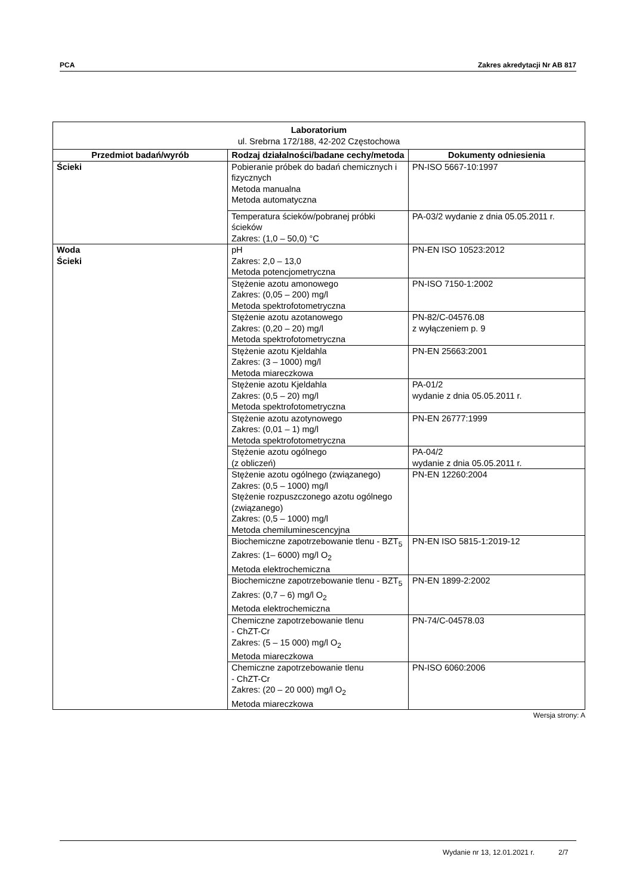PCA Zakres akredytacji Nr AB 817
| Laboratorium ul. Srebrna 172/188, 42-202 Częstochowa | | |
| Przedmiot badań/wyrób | Rodzaj działalności/badane cechy/metoda | Dokumenty odniesienia |
| Ścieki | Pobieranie próbek do badań chemicznych i fizycznych Metoda manualna Metoda automatyczna | PN-ISO 5667-10:1997 |
| | Temperatura ścieków/pobranej próbki ścieków Zakres: (1,0 – 50,0) °C | PA-03/2 wydanie z dnia 05.05.2011 r. |
| Woda Ścieki | pH Zakres: 2,0 – 13,0 Metoda potencjometryczna | PN-EN ISO 10523:2012 |
| | Stężenie azotu amonowego Zakres: (0,05 – 200) mg/l Metoda spektrofotometryczna | PN-ISO 7150-1:2002 |
| | Stężenie azotu azotanowego Zakres: (0,20 – 20) mg/l Metoda spektrofotometryczna | PN-82/C-04576.08 z wyłączeniem p. 9 |
| | Stężenie azotu Kjeldahla Zakres: (3 – 1000) mg/l Metoda miareczkowa | PN-EN 25663:2001 |
| | Stężenie azotu Kjeldahla Zakres: (0,5 – 20) mg/l Metoda spektrofotometryczna | PA-01/2 wydanie z dnia 05.05.2011 r. |
| | Stężenie azotu azotynowego Zakres: (0,01 – 1) mg/l Metoda spektrofotometryczna | PN-EN 26777:1999 |
| | Stężenie azotu ogólnego (z obliczeń) | PA-04/2 wydanie z dnia 05.05.2011 r. |
| | Stężenie azotu ogólnego (związanego) Zakres: (0,5 – 1000) mg/l Stężenie rozpuszczonego azotu ogólnego (związanego) Zakres: (0,5 – 1000) mg/l Metoda chemiluminescencyjna | PN-EN 12260:2004 |
| | Biochemiczne zapotrzebowanie tlenu - BZT<sub>5</sub> Zakres: (1– 6000) mg/l O<sub>2</sub> Metoda elektrochemiczna | PN-EN ISO 5815-1:2019-12 |
| | Biochemiczne zapotrzebowanie tlenu - BZT<sub>5</sub> Zakres: (0,7 – 6) mg/l O<sub>2</sub> Metoda elektrochemiczna | PN-EN 1899-2:2002 |
| | Chemiczne zapotrzebowanie tlenu - ChZT-Cr Zakres: (5 – 15 000) mg/l O<sub>2</sub> Metoda miareczkowa | PN-74/C-04578.03 |
| | Chemiczne zapotrzebowanie tlenu - ChZT-Cr Zakres: (20 – 20 000) mg/l O<sub>2</sub> Metoda miareczkowa | PN-ISO 6060:2006 |
Wersja strony: A
Wydanie nr 13, 12.01.2021 r. 2/7